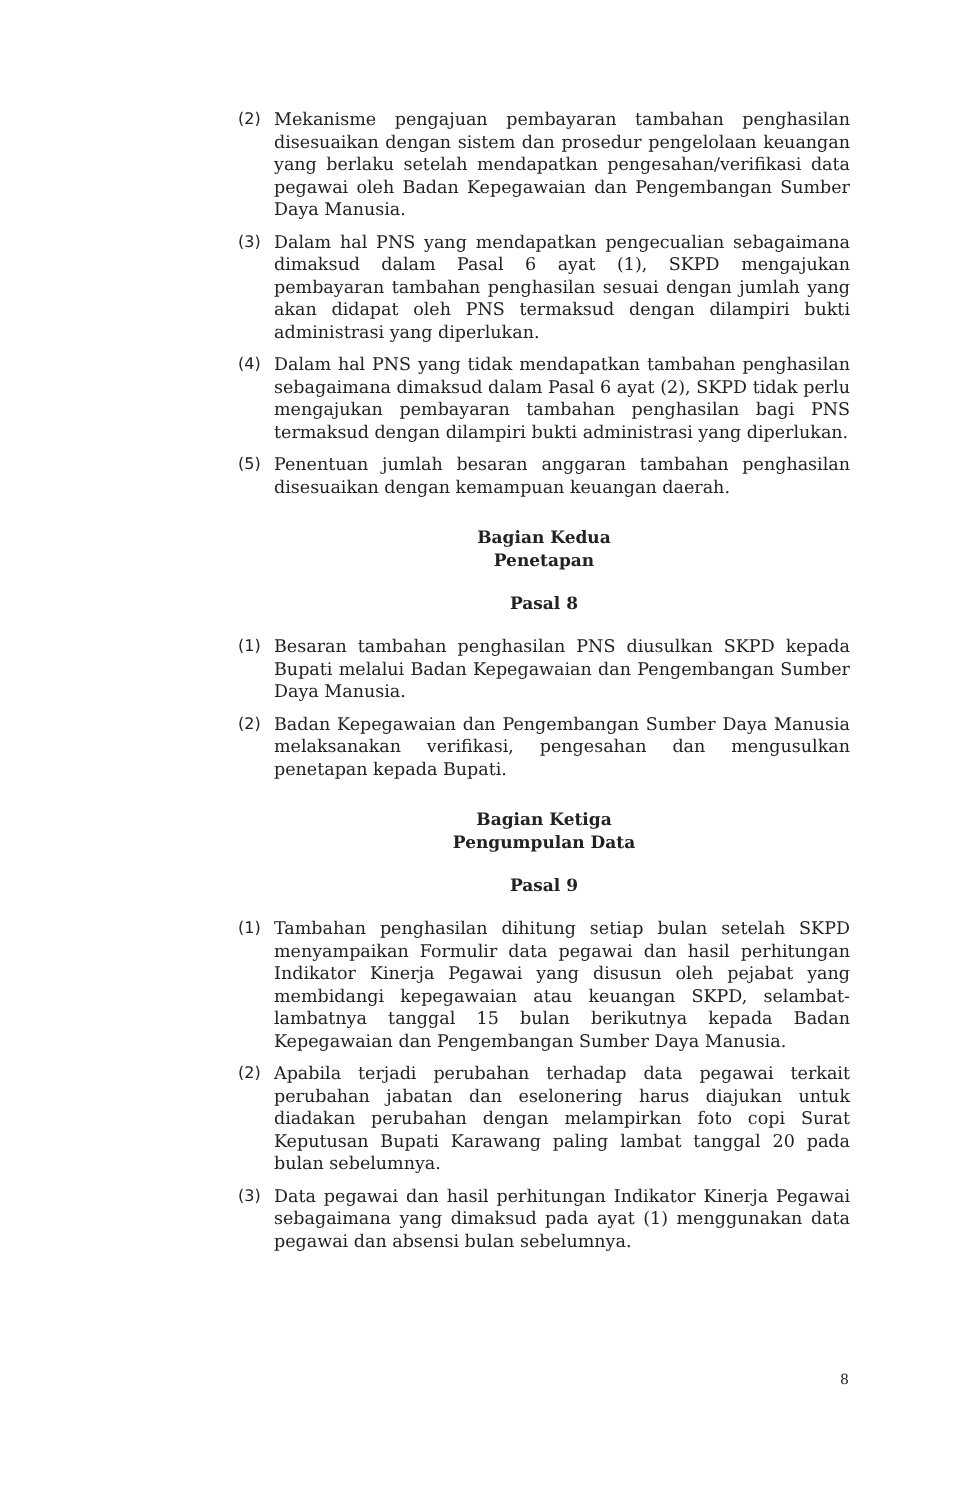(2) Mekanisme pengajuan pembayaran tambahan penghasilan disesuaikan dengan sistem dan prosedur pengelolaan keuangan yang berlaku setelah mendapatkan pengesahan/verifikasi data pegawai oleh Badan Kepegawaian dan Pengembangan Sumber Daya Manusia.
(3) Dalam hal PNS yang mendapatkan pengecualian sebagaimana dimaksud dalam Pasal 6 ayat (1), SKPD mengajukan pembayaran tambahan penghasilan sesuai dengan jumlah yang akan didapat oleh PNS termaksud dengan dilampiri bukti administrasi yang diperlukan.
(4) Dalam hal PNS yang tidak mendapatkan tambahan penghasilan sebagaimana dimaksud dalam Pasal 6 ayat (2), SKPD tidak perlu mengajukan pembayaran tambahan penghasilan bagi PNS termaksud dengan dilampiri bukti administrasi yang diperlukan.
(5) Penentuan jumlah besaran anggaran tambahan penghasilan disesuaikan dengan kemampuan keuangan daerah.
Bagian Kedua
Penetapan
Pasal 8
(1) Besaran tambahan penghasilan PNS diusulkan SKPD kepada Bupati melalui Badan Kepegawaian dan Pengembangan Sumber Daya Manusia.
(2) Badan Kepegawaian dan Pengembangan Sumber Daya Manusia melaksanakan verifikasi, pengesahan dan mengusulkan penetapan kepada Bupati.
Bagian Ketiga
Pengumpulan Data
Pasal 9
(1) Tambahan penghasilan dihitung setiap bulan setelah SKPD menyampaikan Formulir data pegawai dan hasil perhitungan Indikator Kinerja Pegawai yang disusun oleh pejabat yang membidangi kepegawaian atau keuangan SKPD, selambat-lambatnya tanggal 15 bulan berikutnya kepada Badan Kepegawaian dan Pengembangan Sumber Daya Manusia.
(2) Apabila terjadi perubahan terhadap data pegawai terkait perubahan jabatan dan eselonering harus diajukan untuk diadakan perubahan dengan melampirkan foto copi Surat Keputusan Bupati Karawang paling lambat tanggal 20 pada bulan sebelumnya.
(3) Data pegawai dan hasil perhitungan Indikator Kinerja Pegawai sebagaimana yang dimaksud pada ayat (1) menggunakan data pegawai dan absensi bulan sebelumnya.
8